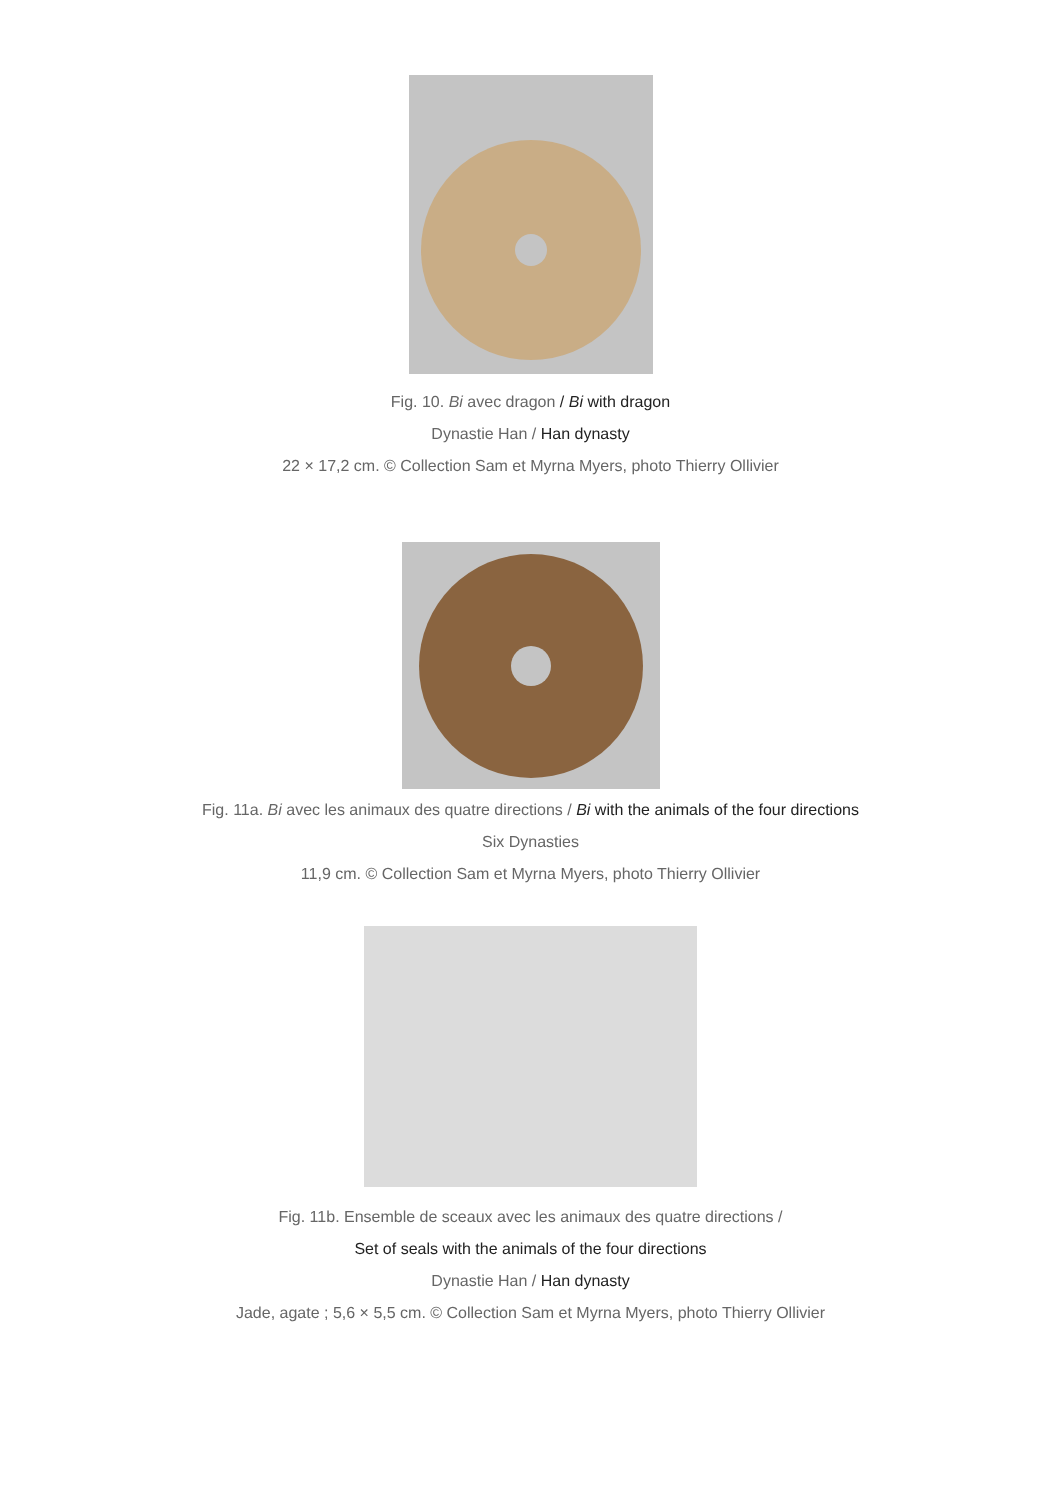Fig. 10. Bi avec dragon / Bi with dragon
Dynastie Han / Han dynasty
22 × 17,2 cm. © Collection Sam et Myrna Myers, photo Thierry Ollivier
Fig. 11a. Bi avec les animaux des quatre directions / Bi with the animals of the four directions
Six Dynasties
11,9 cm. © Collection Sam et Myrna Myers, photo Thierry Ollivier
Fig. 11b. Ensemble de sceaux avec les animaux des quatre directions /
Set of seals with the animals of the four directions
Dynastie Han / Han dynasty
Jade, agate ; 5,6 × 5,5 cm. © Collection Sam et Myrna Myers, photo Thierry Ollivier